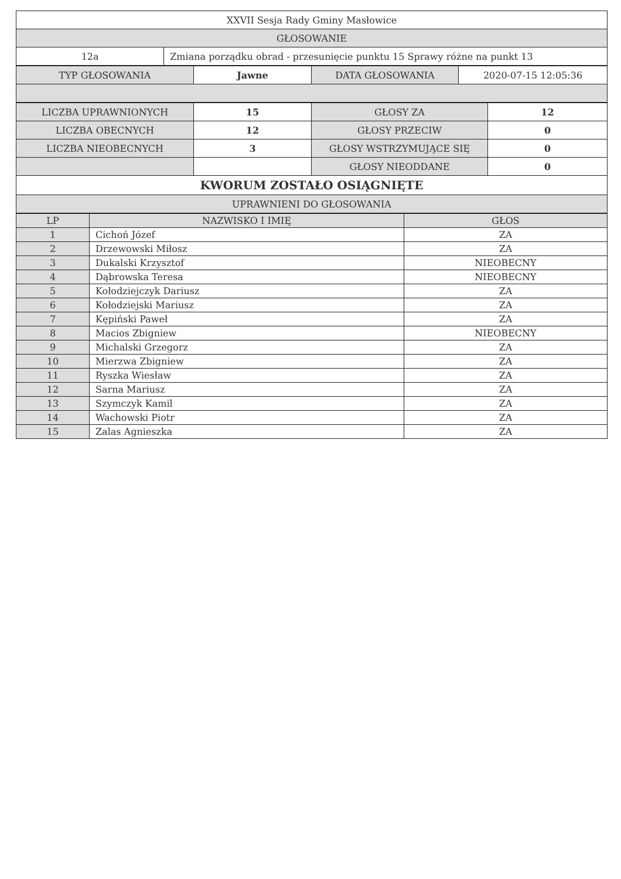| XXVII Sesja Rady Gminy Masłowice | |
| GŁOSOWANIE | |
| 12a | Zmiana porządku obrad - przesunięcie punktu 15 Sprawy różne na punkt 13 |
| TYP GŁOSOWANIA | Jawne | DATA GŁOSOWANIA | 2020-07-15 12:05:36 |
| LICZBA UPRAWNIONYCH | 15 | GŁOSY ZA | 12 |
| LICZBA OBECNYCH | 12 | GŁOSY PRZECIW | 0 |
| LICZBA NIEOBECNYCH | 3 | GŁOSY WSTRZYMUJĄCE SIĘ | 0 |
| | | GŁOSY NIEODDANE | 0 |
| KWORUM ZOSTAŁO OSIĄGNIĘTE | | | |
| UPRAWNIENI DO GŁOSOWANIA | | | |
| LP | NAZWISKO I IMIĘ | GŁOS |
| --- | --- | --- |
| 1 | Cichoń Józef | ZA |
| 2 | Drzewowski Miłosz | ZA |
| 3 | Dukalski Krzysztof | NIEOBECNY |
| 4 | Dąbrowska Teresa | NIEOBECNY |
| 5 | Kołodziejczyk Dariusz | ZA |
| 6 | Kołodziejski Mariusz | ZA |
| 7 | Kępiński Paweł | ZA |
| 8 | Macios Zbigniew | NIEOBECNY |
| 9 | Michalski Grzegorz | ZA |
| 10 | Mierzwa Zbigniew | ZA |
| 11 | Ryszka Wiesław | ZA |
| 12 | Sarna Mariusz | ZA |
| 13 | Szymczyk Kamil | ZA |
| 14 | Wachowski Piotr | ZA |
| 15 | Zalas Agnieszka | ZA |